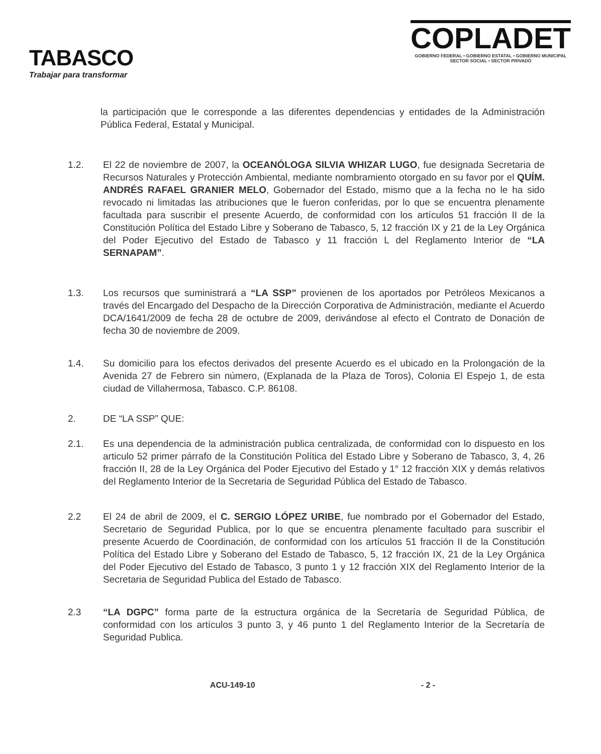TABASCO
Trabajar para transformar
COPLADET
GOBIERNO FEDERAL • GOBIERNO ESTATAL • GOBIERNO MUNICIPAL
SECTOR SOCIAL • SECTOR PRIVADO
la participación que le corresponde a las diferentes dependencias y entidades de la Administración Pública Federal, Estatal y Municipal.
1.2. El 22 de noviembre de 2007, la OCEANÓLOGA SILVIA WHIZAR LUGO, fue designada Secretaria de Recursos Naturales y Protección Ambiental, mediante nombramiento otorgado en su favor por el QUÍM. ANDRÉS RAFAEL GRANIER MELO, Gobernador del Estado, mismo que a la fecha no le ha sido revocado ni limitadas las atribuciones que le fueron conferidas, por lo que se encuentra plenamente facultada para suscribir el presente Acuerdo, de conformidad con los artículos 51 fracción II de la Constitución Política del Estado Libre y Soberano de Tabasco, 5, 12 fracción IX y 21 de la Ley Orgánica del Poder Ejecutivo del Estado de Tabasco y 11 fracción L del Reglamento Interior de “LA SERNAPAM”.
1.3. Los recursos que suministrará a “LA SSP” provienen de los aportados por Petróleos Mexicanos a través del Encargado del Despacho de la Dirección Corporativa de Administración, mediante el Acuerdo DCA/1641/2009 de fecha 28 de octubre de 2009, derivándose al efecto el Contrato de Donación de fecha 30 de noviembre de 2009.
1.4. Su domicilio para los efectos derivados del presente Acuerdo es el ubicado en la Prolongación de la Avenida 27 de Febrero sin número, (Explanada de la Plaza de Toros), Colonia El Espejo 1, de esta ciudad de Villahermosa, Tabasco. C.P. 86108.
2. DE “LA SSP” QUE:
2.1. Es una dependencia de la administración publica centralizada, de conformidad con lo dispuesto en los articulo 52 primer párrafo de la Constitución Política del Estado Libre y Soberano de Tabasco, 3, 4, 26 fracción II, 28 de la Ley Orgánica del Poder Ejecutivo del Estado y 1° 12 fracción XIX y demás relativos del Reglamento Interior de la Secretaria de Seguridad Pública del Estado de Tabasco.
2.2 El 24 de abril de 2009, el C. SERGIO LÓPEZ URIBE, fue nombrado por el Gobernador del Estado, Secretario de Seguridad Publica, por lo que se encuentra plenamente facultado para suscribir el presente Acuerdo de Coordinación, de conformidad con los artículos 51 fracción II de la Constitución Política del Estado Libre y Soberano del Estado de Tabasco, 5, 12 fracción IX, 21 de la Ley Orgánica del Poder Ejecutivo del Estado de Tabasco, 3 punto 1 y 12 fracción XIX del Reglamento Interior de la Secretaria de Seguridad Publica del Estado de Tabasco.
2.3 “LA DGPC” forma parte de la estructura orgánica de la Secretaría de Seguridad Pública, de conformidad con los artículos 3 punto 3, y 46 punto 1 del Reglamento Interior de la Secretaría de Seguridad Publica.
ACU-149-10 - 2 -